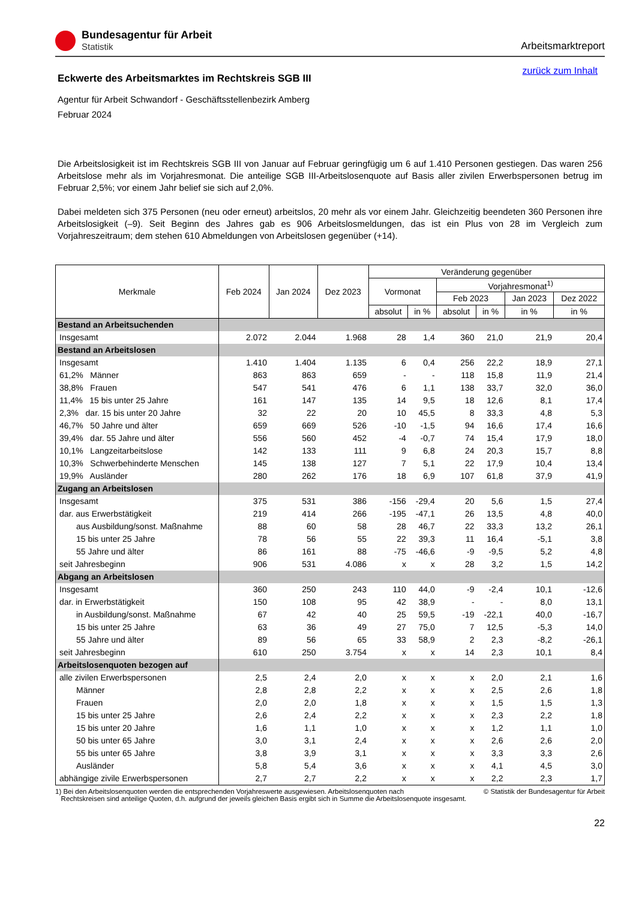Bundesagentur für Arbeit
Statistik
Arbeitsmarktreport
zurück zum Inhalt
Eckwerte des Arbeitsmarktes im Rechtskreis SGB III
Agentur für Arbeit Schwandorf - Geschäftsstellenbezirk Amberg
Februar 2024
Die Arbeitslosigkeit ist im Rechtskreis SGB III von Januar auf Februar geringfügig um 6 auf 1.410 Personen gestiegen. Das waren 256 Arbeitslose mehr als im Vorjahresmonat. Die anteilige SGB III-Arbeitslosenquote auf Basis aller zivilen Erwerbspersonen betrug im Februar 2,5%; vor einem Jahr belief sie sich auf 2,0%.
Dabei meldeten sich 375 Personen (neu oder erneut) arbeitslos, 20 mehr als vor einem Jahr. Gleichzeitig beendeten 360 Personen ihre Arbeitslosigkeit (–9). Seit Beginn des Jahres gab es 906 Arbeitslosmeldungen, das ist ein Plus von 28 im Vergleich zum Vorjahreszeitraum; dem stehen 610 Abmeldungen von Arbeitslosen gegenüber (+14).
| Merkmale | Feb 2024 | Jan 2024 | Dez 2023 | Veränderung gegenüber | | | | | |
| --- | --- | --- | --- | --- | --- | --- | --- | --- | --- |
| | | | | Vormonat | | Vorjahresmonat<sup>1)</sup> | | | |
| | | | | | | Feb 2023 | | Jan 2023 | Dez 2022 |
| | | | | absolut | in % | absolut | in % | in % | in % |
| Bestand an Arbeitsuchenden | | | | | | | | | |
| Insgesamt | 2.072 | 2.044 | 1.968 | 28 | 1,4 | 360 | 21,0 | 21,9 | 20,4 |
| Bestand an Arbeitslosen | | | | | | | | | |
| Insgesamt | 1.410 | 1.404 | 1.135 | 6 | 0,4 | 256 | 22,2 | 18,9 | 27,1 |
| 61,2% Männer | 863 | 863 | 659 | - | - | 118 | 15,8 | 11,9 | 21,4 |
| 38,8% Frauen | 547 | 541 | 476 | 6 | 1,1 | 138 | 33,7 | 32,0 | 36,0 |
| 11,4% 15 bis unter 25 Jahre | 161 | 147 | 135 | 14 | 9,5 | 18 | 12,6 | 8,1 | 17,4 |
| 2,3% dar. 15 bis unter 20 Jahre | 32 | 22 | 20 | 10 | 45,5 | 8 | 33,3 | 4,8 | 5,3 |
| 46,7% 50 Jahre und älter | 659 | 669 | 526 | -10 | -1,5 | 94 | 16,6 | 17,4 | 16,6 |
| 39,4% dar. 55 Jahre und älter | 556 | 560 | 452 | -4 | -0,7 | 74 | 15,4 | 17,9 | 18,0 |
| 10,1% Langzeitarbeitslose | 142 | 133 | 111 | 9 | 6,8 | 24 | 20,3 | 15,7 | 8,8 |
| 10,3% Schwerbehinderte Menschen | 145 | 138 | 127 | 7 | 5,1 | 22 | 17,9 | 10,4 | 13,4 |
| 19,9% Ausländer | 280 | 262 | 176 | 18 | 6,9 | 107 | 61,8 | 37,9 | 41,9 |
| Zugang an Arbeitslosen | | | | | | | | | |
| Insgesamt | 375 | 531 | 386 | -156 | -29,4 | 20 | 5,6 | 1,5 | 27,4 |
| dar. aus Erwerbstätigkeit | 219 | 414 | 266 | -195 | -47,1 | 26 | 13,5 | 4,8 | 40,0 |
| aus Ausbildung/sonst. Maßnahme | 88 | 60 | 58 | 28 | 46,7 | 22 | 33,3 | 13,2 | 26,1 |
| 15 bis unter 25 Jahre | 78 | 56 | 55 | 22 | 39,3 | 11 | 16,4 | -5,1 | 3,8 |
| 55 Jahre und älter | 86 | 161 | 88 | -75 | -46,6 | -9 | -9,5 | 5,2 | 4,8 |
| seit Jahresbeginn | 906 | 531 | 4.086 | x | x | 28 | 3,2 | 1,5 | 14,2 |
| Abgang an Arbeitslosen | | | | | | | | | |
| Insgesamt | 360 | 250 | 243 | 110 | 44,0 | -9 | -2,4 | 10,1 | -12,6 |
| dar. in Erwerbstätigkeit | 150 | 108 | 95 | 42 | 38,9 | - | - | 8,0 | 13,1 |
| in Ausbildung/sonst. Maßnahme | 67 | 42 | 40 | 25 | 59,5 | -19 | -22,1 | 40,0 | -16,7 |
| 15 bis unter 25 Jahre | 63 | 36 | 49 | 27 | 75,0 | 7 | 12,5 | -5,3 | 14,0 |
| 55 Jahre und älter | 89 | 56 | 65 | 33 | 58,9 | 2 | 2,3 | -8,2 | -26,1 |
| seit Jahresbeginn | 610 | 250 | 3.754 | x | x | 14 | 2,3 | 10,1 | 8,4 |
| Arbeitslosenquoten bezogen auf | | | | | | | | | |
| alle zivilen Erwerbspersonen | 2,5 | 2,4 | 2,0 | x | x | x | 2,0 | 2,1 | 1,6 |
| Männer | 2,8 | 2,8 | 2,2 | x | x | x | 2,5 | 2,6 | 1,8 |
| Frauen | 2,0 | 2,0 | 1,8 | x | x | x | 1,5 | 1,5 | 1,3 |
| 15 bis unter 25 Jahre | 2,6 | 2,4 | 2,2 | x | x | x | 2,3 | 2,2 | 1,8 |
| 15 bis unter 20 Jahre | 1,6 | 1,1 | 1,0 | x | x | x | 1,2 | 1,1 | 1,0 |
| 50 bis unter 65 Jahre | 3,0 | 3,1 | 2,4 | x | x | x | 2,6 | 2,6 | 2,0 |
| 55 bis unter 65 Jahre | 3,8 | 3,9 | 3,1 | x | x | x | 3,3 | 3,3 | 2,6 |
| Ausländer | 5,8 | 5,4 | 3,6 | x | x | x | 4,1 | 4,5 | 3,0 |
| abhängige zivile Erwerbspersonen | 2,7 | 2,7 | 2,2 | x | x | x | 2,2 | 2,3 | 1,7 |
1) Bei den Arbeitslosenquoten werden die entsprechenden Vorjahreswerte ausgewiesen. Arbeitslosenquoten nach
Rechtskreisen sind anteilige Quoten, d.h. aufgrund der jeweils gleichen Basis ergibt sich in Summe die Arbeitslosenquote insgesamt.
© Statistik der Bundesagentur für Arbeit
22